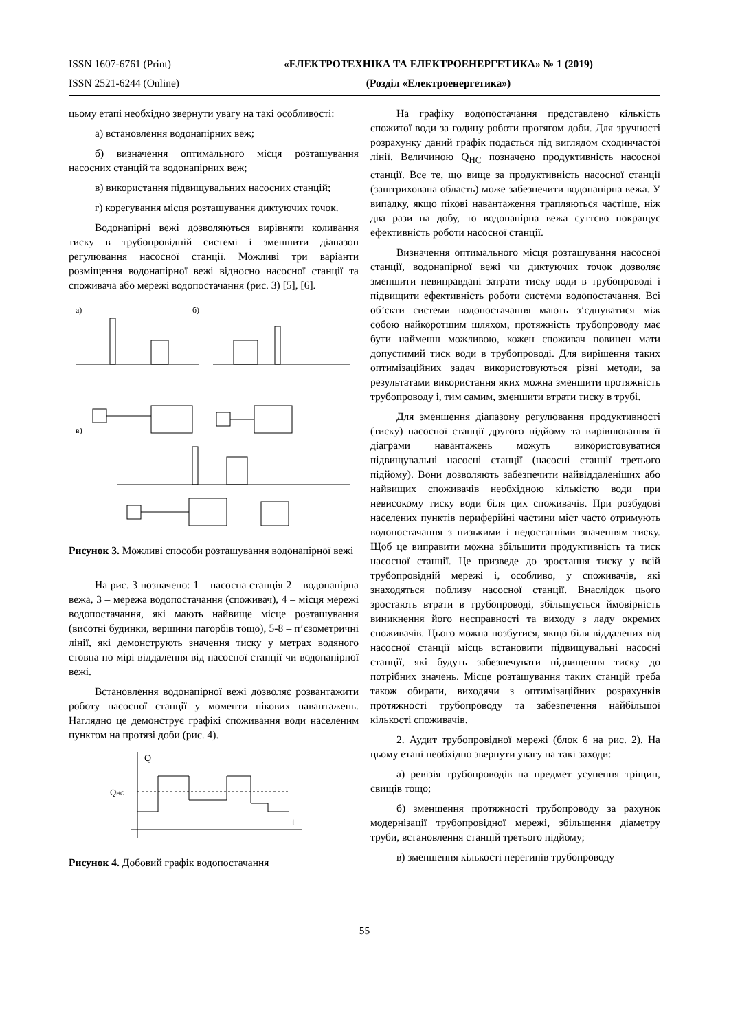ISSN 1607-6761 (Print) «ЕЛЕКТРОТЕХНІКА ТА ЕЛЕКТРОЕНЕРГЕТИКА» № 1 (2019)
ISSN 2521-6244 (Online) (Розділ «Електроенергетика»)
цьому етапі необхідно звернути увагу на такі особливості:
а) встановлення водонапірних веж;
б) визначення оптимального місця розташування насосних станцій та водонапірних веж;
в) використання підвищувальних насосних станцій;
г) корегування місця розташування диктуючих точок.
Водонапірні вежі дозволяються вирівняти коливання тиску в трубопровідній системі і зменшити діапазон регулювання насосної станції. Можливі три варіанти розміщення водонапірної вежі відносно насосної станції та споживача або мережі водопостачання (рис. 3) [5], [6].
а)
б)
в)
Рисунок 3. Можливі способи розташування водонапірної вежі
На рис. 3 позначено: 1 – насосна станція 2 – водонапірна вежа, 3 – мережа водопостачання (споживач), 4 – місця мережі водопостачання, які мають найвище місце розташування (висотні будинки, вершини пагорбів тощо), 5-8 – п’єзометричні лінії, які демонструють значення тиску у метрах водяного стовпа по мірі віддалення від насосної станції чи водонапірної вежі.
Встановлення водонапірної вежі дозволяє розвантажити роботу насосної станції у моменти пікових навантажень. Наглядно це демонструє графікі споживання води населеним пунктом на протязі доби (рис. 4).
Q
QНС
t
Рисунок 4. Добовий графік водопостачання
На графіку водопостачання представлено кількість спожитої води за годину роботи протягом доби. Для зручності розрахунку даний графік подається під виглядом сходинчастої лінії. Величиною Q<sub>НС</sub> позначено продуктивність насосної станції. Все те, що вище за продуктивність насосної станції (заштрихована область) може забезпечити водонапірна вежа. У випадку, якщо пікові навантаження трапляються частіше, ніж два рази на добу, то водонапірна вежа суттєво покращує ефективність роботи насосної станції.
Визначення оптимального місця розташування насосної станції, водонапірної вежі чи диктуючих точок дозволяє зменшити невиправдані затрати тиску води в трубопроводі і підвищити ефективність роботи системи водопостачання. Всі об’єкти системи водопостачання мають з’єднуватися між собою найкоротшим шляхом, протяжність трубопроводу має бути найменш можливою, кожен споживач повинен мати допустимий тиск води в трубопроводі. Для вирішення таких оптимізаційних задач використовуються різні методи, за результатами використання яких можна зменшити протяжність трубопроводу і, тим самим, зменшити втрати тиску в трубі.
Для зменшення діапазону регулювання продуктивності (тиску) насосної станції другого підйому та вирівнювання її діаграми навантажень можуть використовуватися підвищувальні насосні станції (насосні станції третього підйому). Вони дозволяють забезпечити найвіддаленіших або найвищих споживачів необхідною кількістю води при невисокому тиску води біля цих споживачів. При розбудові населених пунктів периферійні частини міст часто отримують водопостачання з низькими і недостатніми значенням тиску. Щоб це виправити можна збільшити продуктивність та тиск насосної станції. Це призведе до зростання тиску у всій трубопровідній мережі і, особливо, у споживачів, які знаходяться поблизу насосної станції. Внаслідок цього зростають втрати в трубопроводі, збільшується ймовірність виникнення його несправності та виходу з ладу окремих споживачів. Цього можна позбутися, якщо біля віддалених від насосної станції місць встановити підвищувальні насосні станції, які будуть забезпечувати підвищення тиску до потрібних значень. Місце розташування таких станцій треба також обирати, виходячи з оптимізаційних розрахунків протяжності трубопроводу та забезпечення найбільшої кількості споживачів.
2. Аудит трубопровідної мережі (блок 6 на рис. 2). На цьому етапі необхідно звернути увагу на такі заходи:
а) ревізія трубопроводів на предмет усунення тріщин, свищів тощо;
б) зменшення протяжності трубопроводу за рахунок модернізації трубопровідної мережі, збільшення діаметру труби, встановлення станцій третього підйому;
в) зменшення кількості перегинів трубопроводу
55